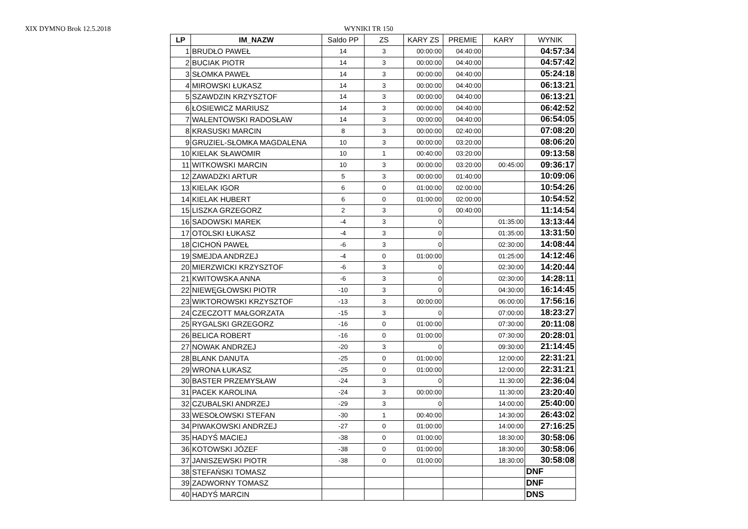XIX DYMNO Brok 12.5.2018 WYNIKI TR 150
| LP | IM_NAZW | Saldo PP | ZS | KARY ZS | PREMIE | KARY | WYNIK |
| --- | --- | --- | --- | --- | --- | --- | --- |
| 1 | BRUDŁO PAWEŁ | 14 | 3 | 00:00:00 | 04:40:00 | | 04:57:34 |
| 2 | BUCIAK PIOTR | 14 | 3 | 00:00:00 | 04:40:00 | | 04:57:42 |
| 3 | SŁOMKA PAWEŁ | 14 | 3 | 00:00:00 | 04:40:00 | | 05:24:18 |
| 4 | MIROWSKI ŁUKASZ | 14 | 3 | 00:00:00 | 04:40:00 | | 06:13:21 |
| 5 | SZAWDZIN KRZYSZTOF | 14 | 3 | 00:00:00 | 04:40:00 | | 06:13:21 |
| 6 | ŁOSIEWICZ MARIUSZ | 14 | 3 | 00:00:00 | 04:40:00 | | 06:42:52 |
| 7 | WALENTOWSKI RADOSŁAW | 14 | 3 | 00:00:00 | 04:40:00 | | 06:54:05 |
| 8 | KRASUSKI MARCIN | 8 | 3 | 00:00:00 | 02:40:00 | | 07:08:20 |
| 9 | GRUZIEL-SŁOMKA MAGDALENA | 10 | 3 | 00:00:00 | 03:20:00 | | 08:06:20 |
| 10 | KIELAK SŁAWOMIR | 10 | 1 | 00:40:00 | 03:20:00 | | 09:13:58 |
| 11 | WITKOWSKI MARCIN | 10 | 3 | 00:00:00 | 03:20:00 | 00:45:00 | 09:36:17 |
| 12 | ZAWADZKI ARTUR | 5 | 3 | 00:00:00 | 01:40:00 | | 10:09:06 |
| 13 | KIELAK IGOR | 6 | 0 | 01:00:00 | 02:00:00 | | 10:54:26 |
| 14 | KIELAK HUBERT | 6 | 0 | 01:00:00 | 02:00:00 | | 10:54:52 |
| 15 | LISZKA GRZEGORZ | 2 | 3 | 0 | 00:40:00 | | 11:14:54 |
| 16 | SADOWSKI MAREK | -4 | 3 | 0 | | 01:35:00 | 13:13:44 |
| 17 | OTOLSKI ŁUKASZ | -4 | 3 | 0 | | 01:35:00 | 13:31:50 |
| 18 | CICHOŃ PAWEŁ | -6 | 3 | 0 | | 02:30:00 | 14:08:44 |
| 19 | SMEJDA ANDRZEJ | -4 | 0 | 01:00:00 | | 01:25:00 | 14:12:46 |
| 20 | MIERZWICKI KRZYSZTOF | -6 | 3 | 0 | | 02:30:00 | 14:20:44 |
| 21 | KWITOWSKA ANNA | -6 | 3 | 0 | | 02:30:00 | 14:28:11 |
| 22 | NIEWĘGŁOWSKI PIOTR | -10 | 3 | 0 | | 04:30:00 | 16:14:45 |
| 23 | WIKTOROWSKI KRZYSZTOF | -13 | 3 | 00:00:00 | | 06:00:00 | 17:56:16 |
| 24 | CZECZOTT MAŁGORZATA | -15 | 3 | 0 | | 07:00:00 | 18:23:27 |
| 25 | RYGALSKI GRZEGORZ | -16 | 0 | 01:00:00 | | 07:30:00 | 20:11:08 |
| 26 | BELICA ROBERT | -16 | 0 | 01:00:00 | | 07:30:00 | 20:28:01 |
| 27 | NOWAK ANDRZEJ | -20 | 3 | 0 | | 09:30:00 | 21:14:45 |
| 28 | BLANK DANUTA | -25 | 0 | 01:00:00 | | 12:00:00 | 22:31:21 |
| 29 | WRONA ŁUKASZ | -25 | 0 | 01:00:00 | | 12:00:00 | 22:31:21 |
| 30 | BASTER PRZEMYSŁAW | -24 | 3 | 0 | | 11:30:00 | 22:36:04 |
| 31 | PACEK KAROLINA | -24 | 3 | 00:00:00 | | 11:30:00 | 23:20:40 |
| 32 | CZUBALSKI ANDRZEJ | -29 | 3 | 0 | | 14:00:00 | 25:40:00 |
| 33 | WESOŁOWSKI STEFAN | -30 | 1 | 00:40:00 | | 14:30:00 | 26:43:02 |
| 34 | PIWAKOWSKI ANDRZEJ | -27 | 0 | 01:00:00 | | 14:00:00 | 27:16:25 |
| 35 | HADYŚ MACIEJ | -38 | 0 | 01:00:00 | | 18:30:00 | 30:58:06 |
| 36 | KOTOWSKI JÓZEF | -38 | 0 | 01:00:00 | | 18:30:00 | 30:58:06 |
| 37 | JANISZEWSKI PIOTR | -38 | 0 | 01:00:00 | | 18:30:00 | 30:58:08 |
| 38 | STEFAŃSKI TOMASZ | | | | | | DNF |
| 39 | ZADWORNY TOMASZ | | | | | | DNF |
| 40 | HADYŚ MARCIN | | | | | | DNS |